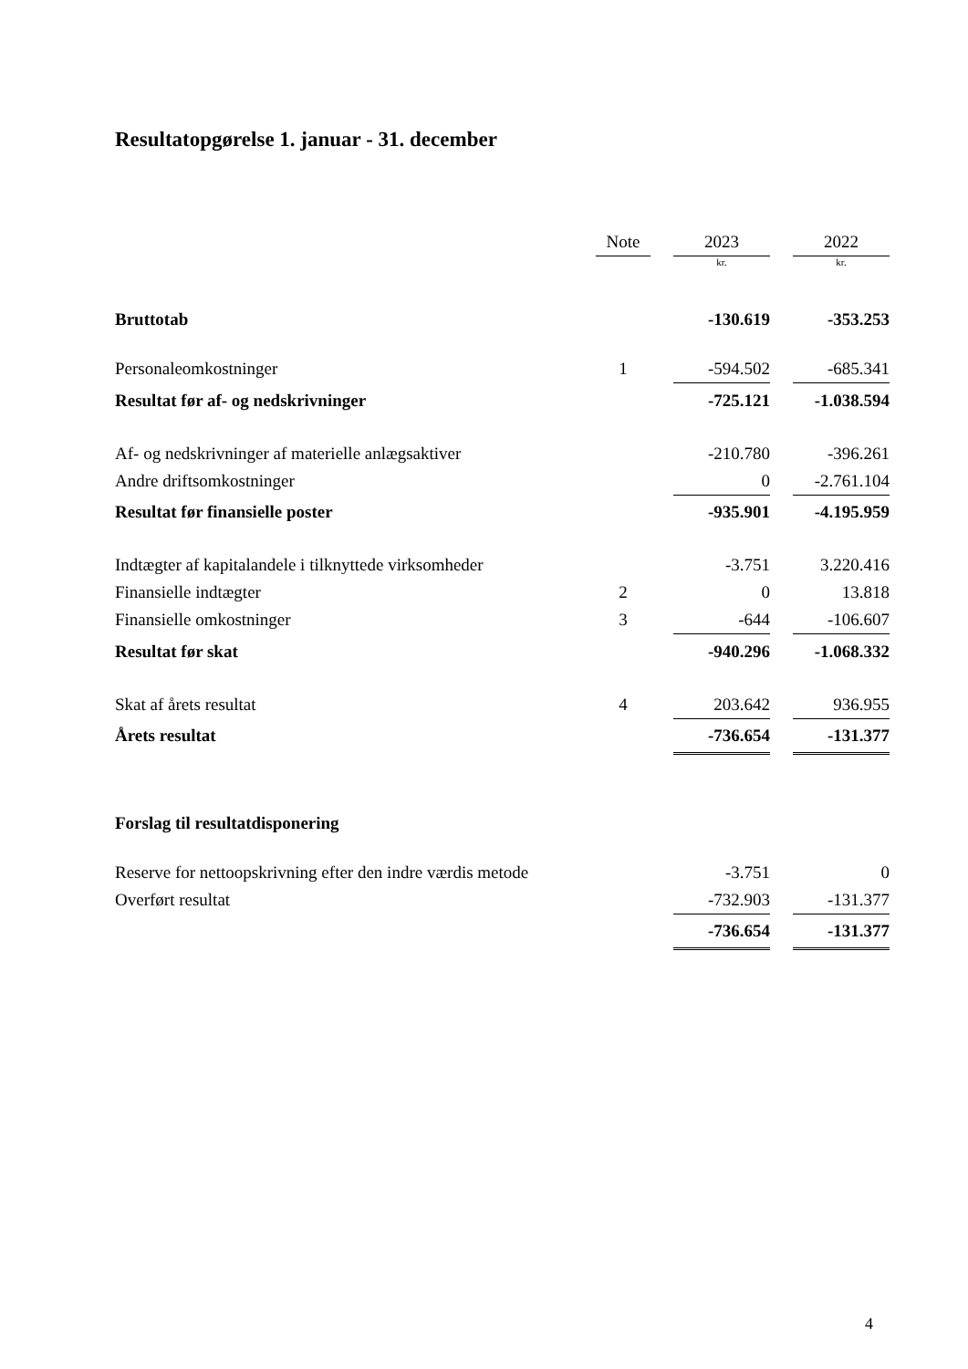Resultatopgørelse 1. januar - 31. december
| | Note | | 2023 | | 2022 |
| --- | --- | --- | --- | --- | --- |
| | | | kr. | | kr. |
| Bruttotab | | | -130.619 | | -353.253 |
| Personaleomkostninger | 1 | | -594.502 | | -685.341 |
| Resultat før af- og nedskrivninger | | | -725.121 | | -1.038.594 |
| Af- og nedskrivninger af materielle anlægsaktiver | | | -210.780 | | -396.261 |
| Andre driftsomkostninger | | | 0 | | -2.761.104 |
| Resultat før finansielle poster | | | -935.901 | | -4.195.959 |
| Indtægter af kapitalandele i tilknyttede virksomheder | | | -3.751 | | 3.220.416 |
| Finansielle indtægter | 2 | | 0 | | 13.818 |
| Finansielle omkostninger | 3 | | -644 | | -106.607 |
| Resultat før skat | | | -940.296 | | -1.068.332 |
| Skat af årets resultat | 4 | | 203.642 | | 936.955 |
| Årets resultat | | | -736.654 | | -131.377 |
| Forslag til resultatdisponering | | | | | |
| Reserve for nettoopskrivning efter den indre værdis metode | | | -3.751 | | 0 |
| Overført resultat | | | -732.903 | | -131.377 |
| | | | -736.654 | | -131.377 |
4